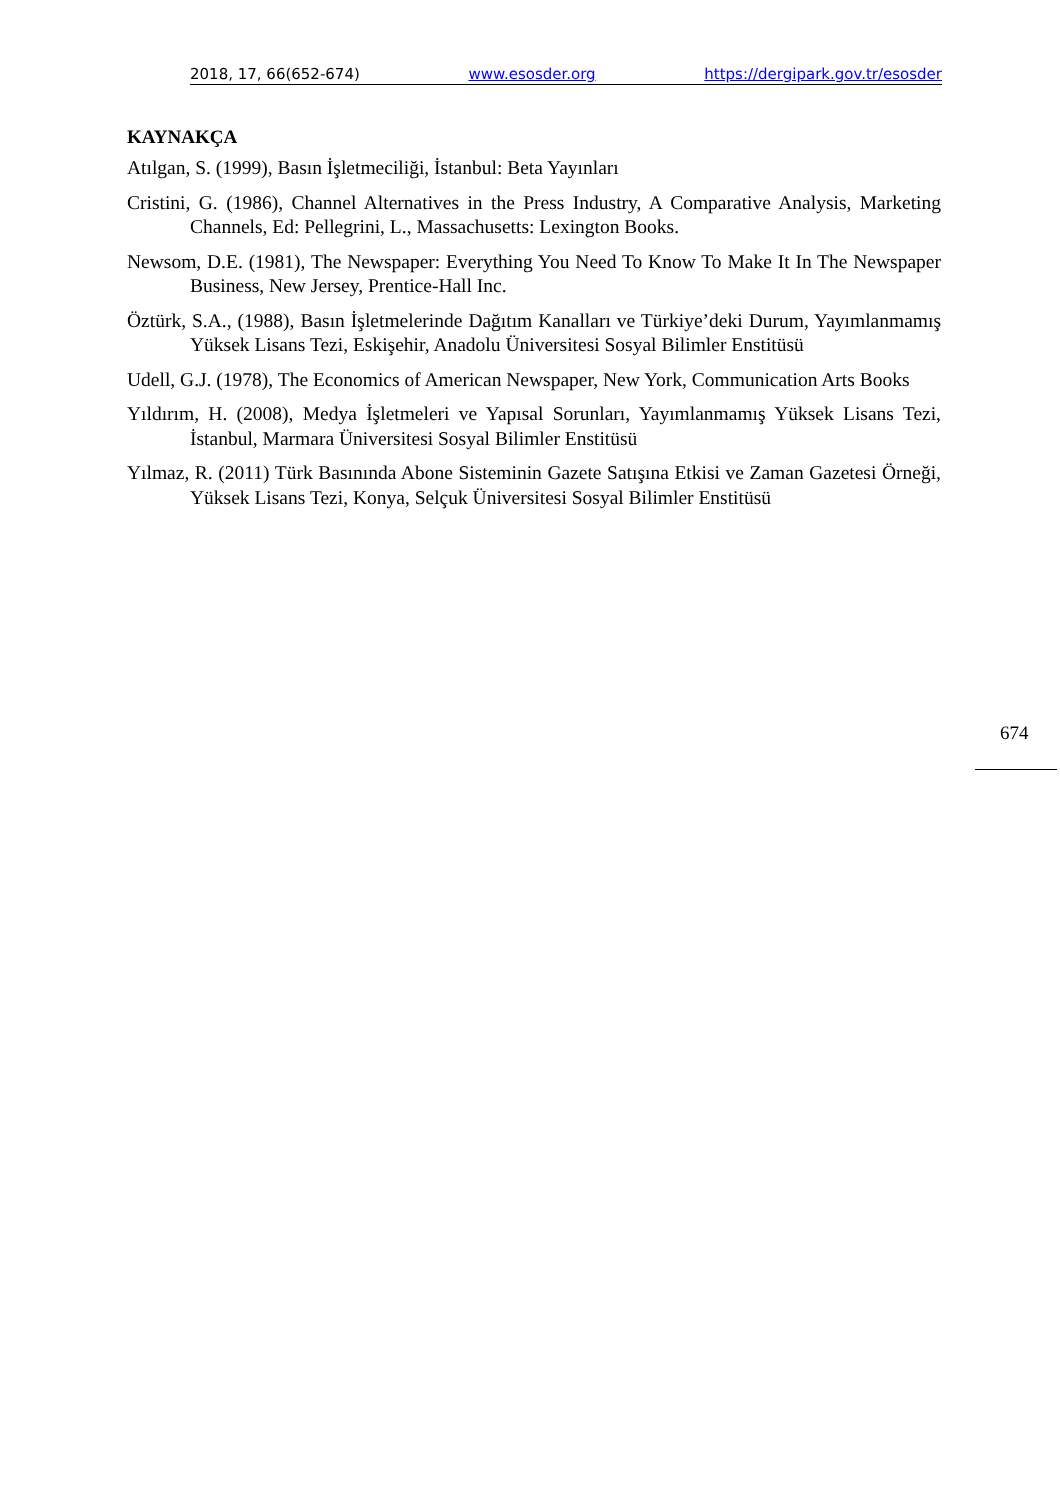2018, 17, 66(652-674) www.esosder.org https://dergipark.gov.tr/esosder
KAYNAKÇA
Atılgan, S. (1999), Basın İşletmeciliği, İstanbul: Beta Yayınları
Cristini, G. (1986), Channel Alternatives in the Press Industry, A Comparative Analysis, Marketing Channels, Ed: Pellegrini, L., Massachusetts: Lexington Books.
Newsom, D.E. (1981), The Newspaper: Everything You Need To Know To Make It In The Newspaper Business, New Jersey, Prentice-Hall Inc.
Öztürk, S.A., (1988), Basın İşletmelerinde Dağıtım Kanalları ve Türkiye’deki Durum, Yayımlanmamış Yüksek Lisans Tezi, Eskişehir, Anadolu Üniversitesi Sosyal Bilimler Enstitüsü
Udell, G.J. (1978), The Economics of American Newspaper, New York, Communication Arts Books
Yıldırım, H. (2008), Medya İşletmeleri ve Yapısal Sorunları, Yayımlanmamış Yüksek Lisans Tezi, İstanbul, Marmara Üniversitesi Sosyal Bilimler Enstitüsü
Yılmaz, R. (2011) Türk Basınında Abone Sisteminin Gazete Satışına Etkisi ve Zaman Gazetesi Örneği, Yüksek Lisans Tezi, Konya, Selçuk Üniversitesi Sosyal Bilimler Enstitüsü
674